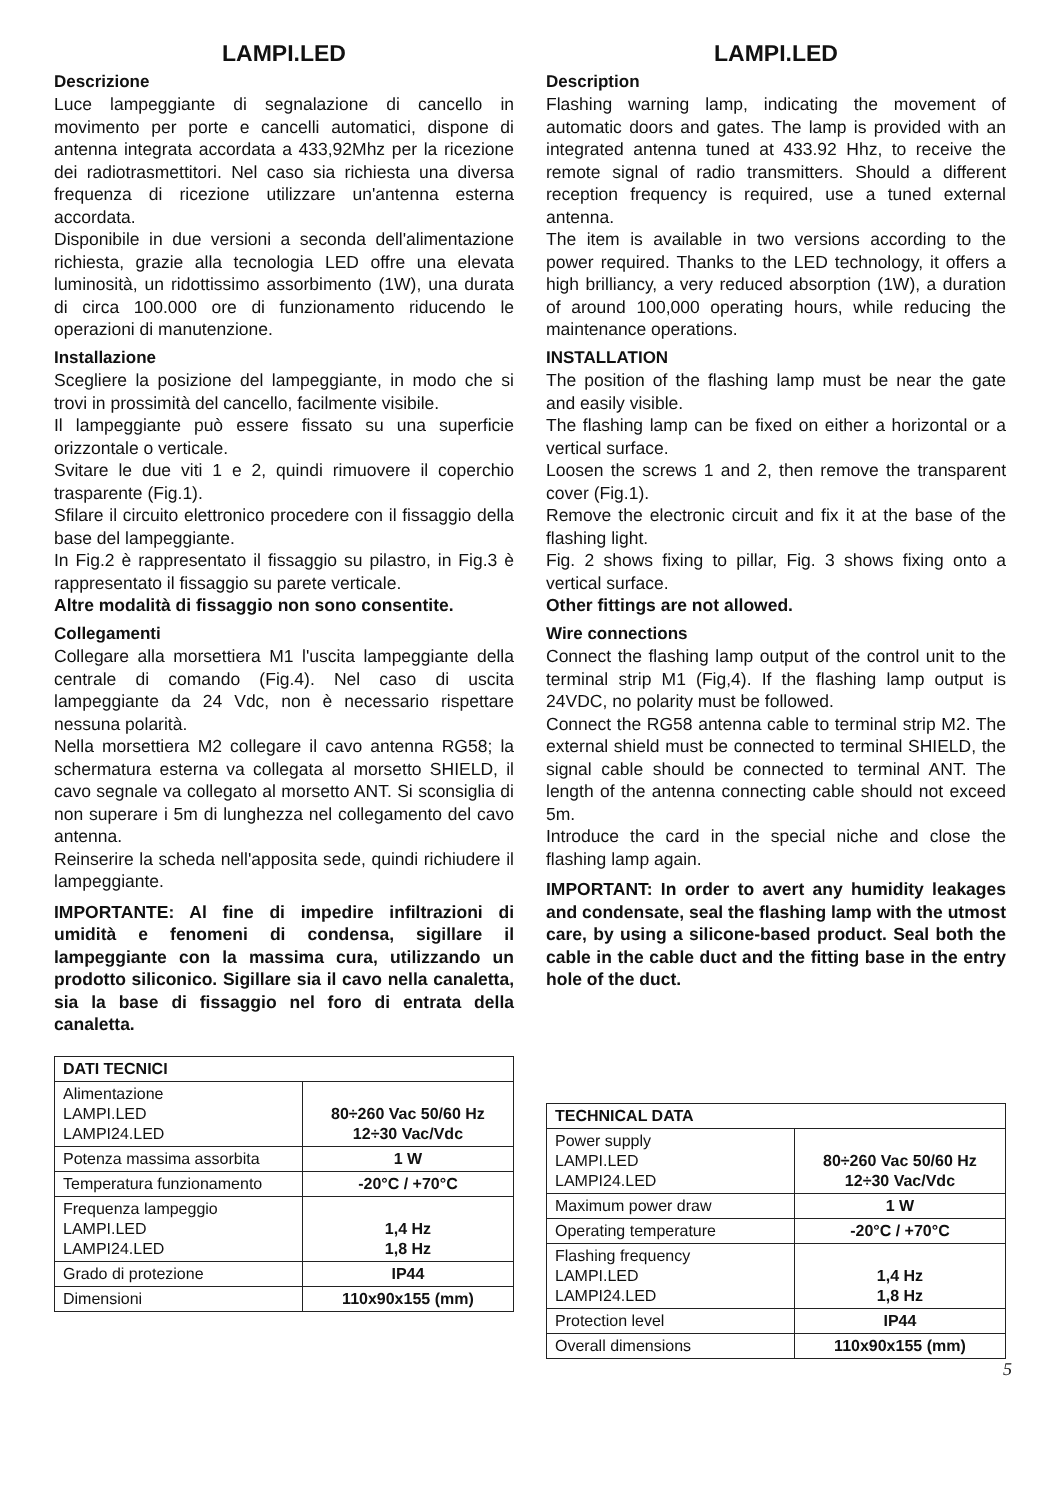LAMPI.LED
Descrizione
Luce lampeggiante di segnalazione di cancello in movimento per porte e cancelli automatici, dispone di antenna integrata accordata a 433,92Mhz per la ricezione dei radiotrasmettitori. Nel caso sia richiesta una diversa frequenza di ricezione utilizzare un'antenna esterna accordata.
Disponibile in due versioni a seconda dell'alimentazione richiesta, grazie alla tecnologia LED offre una elevata luminosità, un ridottissimo assorbimento (1W), una durata di circa 100.000 ore di funzionamento riducendo le operazioni di manutenzione.
Installazione
Scegliere la posizione del lampeggiante, in modo che si trovi in prossimità del cancello, facilmente visibile.
Il lampeggiante può essere fissato su una superficie orizzontale o verticale.
Svitare le due viti 1 e 2, quindi rimuovere il coperchio trasparente (Fig.1).
Sfilare il circuito elettronico procedere con il fissaggio della base del lampeggiante.
In Fig.2 è rappresentato il fissaggio su pilastro, in Fig.3 è rappresentato il fissaggio su parete verticale.
Altre modalità di fissaggio non sono consentite.
Collegamenti
Collegare alla morsettiera M1 l'uscita lampeggiante della centrale di comando (Fig.4). Nel caso di uscita lampeggiante da 24 Vdc, non è necessario rispettare nessuna polarità.
Nella morsettiera M2 collegare il cavo antenna RG58; la schermatura esterna va collegata al morsetto SHIELD, il cavo segnale va collegato al morsetto ANT. Si sconsiglia di non superare i 5m di lunghezza nel collegamento del cavo antenna.
Reinserire la scheda nell'apposita sede, quindi richiudere il lampeggiante.
IMPORTANTE: Al fine di impedire infiltrazioni di umidità e fenomeni di condensa, sigillare il lampeggiante con la massima cura, utilizzando un prodotto siliconico. Sigillare sia il cavo nella canaletta, sia la base di fissaggio nel foro di entrata della canaletta.
| DATI TECNICI | |
| --- | --- |
| Alimentazione LAMPI.LED LAMPI24.LED | 80÷260 Vac 50/60 Hz 12÷30 Vac/Vdc |
| Potenza massima assorbita | 1 W |
| Temperatura funzionamento | -20°C / +70°C |
| Frequenza lampeggio LAMPI.LED LAMPI24.LED | 1,4 Hz 1,8 Hz |
| Grado di protezione | IP44 |
| Dimensioni | 110x90x155 (mm) |
LAMPI.LED
Description
Flashing warning lamp, indicating the movement of automatic doors and gates. The lamp is provided with an integrated antenna tuned at 433.92 Hhz, to receive the remote signal of radio transmitters. Should a different reception frequency is required, use a tuned external antenna.
The item is available in two versions according to the power required. Thanks to the LED technology, it offers a high brilliancy, a very reduced absorption (1W), a duration of around 100,000 operating hours, while reducing the maintenance operations.
INSTALLATION
The position of the flashing lamp must be near the gate and easily visible.
The flashing lamp can be fixed on either a horizontal or a vertical surface.
Loosen the screws 1 and 2, then remove the transparent cover (Fig.1).
Remove the electronic circuit and fix it at the base of the flashing light.
Fig. 2 shows fixing to pillar, Fig. 3 shows fixing onto a vertical surface.
Other fittings are not allowed.
Wire connections
Connect the flashing lamp output of the control unit to the terminal strip M1 (Fig,4). If the flashing lamp output is 24VDC, no polarity must be followed.
Connect the RG58 antenna cable to terminal strip M2. The external shield must be connected to terminal SHIELD, the signal cable should be connected to terminal ANT. The length of the antenna connecting cable should not exceed 5m.
Introduce the card in the special niche and close the flashing lamp again.
IMPORTANT: In order to avert any humidity leakages and condensate, seal the flashing lamp with the utmost care, by using a silicone-based product. Seal both the cable in the cable duct and the fitting base in the entry hole of the duct.
| TECHNICAL DATA | |
| --- | --- |
| Power supply LAMPI.LED LAMPI24.LED | 80÷260 Vac 50/60 Hz 12÷30 Vac/Vdc |
| Maximum power draw | 1 W |
| Operating temperature | -20°C / +70°C |
| Flashing frequency LAMPI.LED LAMPI24.LED | 1,4 Hz 1,8 Hz |
| Protection level | IP44 |
| Overall dimensions | 110x90x155 (mm) |
5